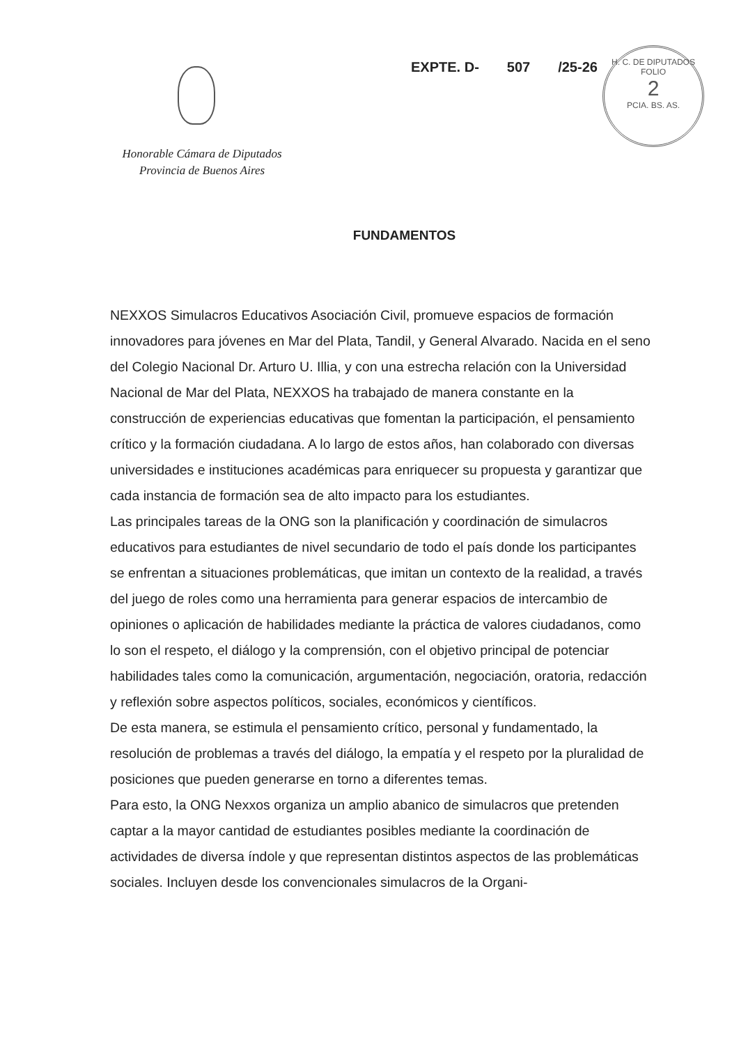Honorable Cámara de Diputados
Provincia de Buenos Aires
EXPTE. D- 507 /25-26
H. C. DE DIPUTADOS
FOLIO
2
PCIA. BS. AS.
FUNDAMENTOS
NEXXOS Simulacros Educativos Asociación Civil, promueve espacios de formación innovadores para jóvenes en Mar del Plata, Tandil, y General Alvarado. Nacida en el seno del Colegio Nacional Dr. Arturo U. Illia, y con una estrecha relación con la Universidad Nacional de Mar del Plata, NEXXOS ha trabajado de manera constante en la construcción de experiencias educativas que fomentan la participación, el pensamiento crítico y la formación ciudadana. A lo largo de estos años, han colaborado con diversas universidades e instituciones académicas para enriquecer su propuesta y garantizar que cada instancia de formación sea de alto impacto para los estudiantes.
Las principales tareas de la ONG son la planificación y coordinación de simulacros educativos para estudiantes de nivel secundario de todo el país donde los participantes se enfrentan a situaciones problemáticas, que imitan un contexto de la realidad, a través del juego de roles como una herramienta para generar espacios de intercambio de opiniones o aplicación de habilidades mediante la práctica de valores ciudadanos, como lo son el respeto, el diálogo y la comprensión, con el objetivo principal de potenciar habilidades tales como la comunicación, argumentación, negociación, oratoria, redacción y reflexión sobre aspectos políticos, sociales, económicos y científicos.
De esta manera, se estimula el pensamiento crítico, personal y fundamentado, la resolución de problemas a través del diálogo, la empatía y el respeto por la pluralidad de posiciones que pueden generarse en torno a diferentes temas.
Para esto, la ONG Nexxos organiza un amplio abanico de simulacros que pretenden captar a la mayor cantidad de estudiantes posibles mediante la coordinación de actividades de diversa índole y que representan distintos aspectos de las problemáticas sociales. Incluyen desde los convencionales simulacros de la Organi-